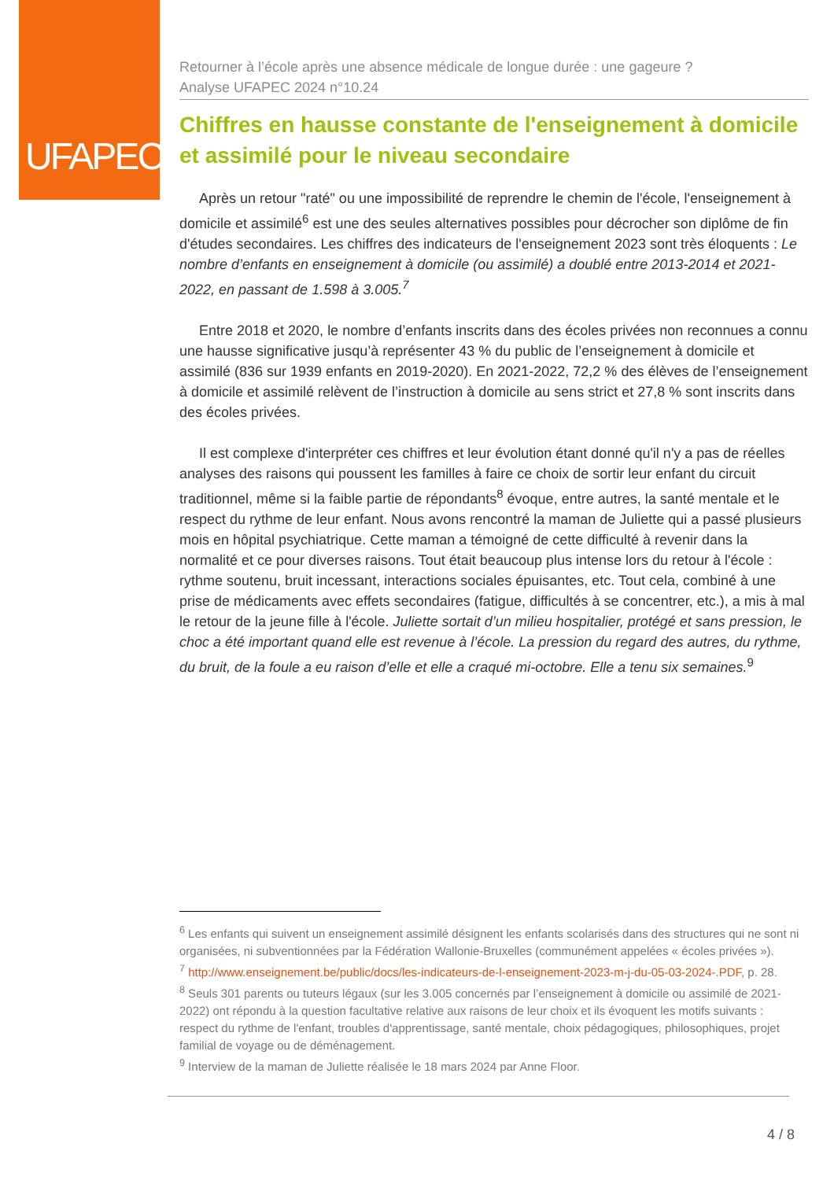UFAPEC
Retourner à l’école après une absence médicale de longue durée : une gageure ?
Analyse UFAPEC 2024 n°10.24
Chiffres en hausse constante de l'enseignement à domicile et assimilé pour le niveau secondaire
Après un retour "raté" ou une impossibilité de reprendre le chemin de l'école, l'enseignement à domicile et assimilé<sup>6</sup> est une des seules alternatives possibles pour décrocher son diplôme de fin d'études secondaires. Les chiffres des indicateurs de l'enseignement 2023 sont très éloquents : Le nombre d’enfants en enseignement à domicile (ou assimilé) a doublé entre 2013-2014 et 2021-2022, en passant de 1.598 à 3.005.<sup>7</sup>
Entre 2018 et 2020, le nombre d’enfants inscrits dans des écoles privées non reconnues a connu une hausse significative jusqu’à représenter 43 % du public de l’enseignement à domicile et assimilé (836 sur 1939 enfants en 2019-2020). En 2021-2022, 72,2 % des élèves de l’enseignement à domicile et assimilé relèvent de l’instruction à domicile au sens strict et 27,8 % sont inscrits dans des écoles privées.
Il est complexe d'interpréter ces chiffres et leur évolution étant donné qu'il n'y a pas de réelles analyses des raisons qui poussent les familles à faire ce choix de sortir leur enfant du circuit traditionnel, même si la faible partie de répondants<sup>8</sup> évoque, entre autres, la santé mentale et le respect du rythme de leur enfant. Nous avons rencontré la maman de Juliette qui a passé plusieurs mois en hôpital psychiatrique. Cette maman a témoigné de cette difficulté à revenir dans la normalité et ce pour diverses raisons. Tout était beaucoup plus intense lors du retour à l'école : rythme soutenu, bruit incessant, interactions sociales épuisantes, etc. Tout cela, combiné à une prise de médicaments avec effets secondaires (fatigue, difficultés à se concentrer, etc.), a mis à mal le retour de la jeune fille à l'école. Juliette sortait d’un milieu hospitalier, protégé et sans pression, le choc a été important quand elle est revenue à l’école. La pression du regard des autres, du rythme, du bruit, de la foule a eu raison d’elle et elle a craqué mi-octobre. Elle a tenu six semaines.<sup>9</sup>
<sup>6</sup> Les enfants qui suivent un enseignement assimilé désignent les enfants scolarisés dans des structures qui ne sont ni organisées, ni subventionnées par la Fédération Wallonie-Bruxelles (communément appelées « écoles privées »).
<sup>7</sup> http://www.enseignement.be/public/docs/les-indicateurs-de-l-enseignement-2023-m-j-du-05-03-2024-.PDF, p. 28.
<sup>8</sup> Seuls 301 parents ou tuteurs légaux (sur les 3.005 concernés par l’enseignement à domicile ou assimilé de 2021-2022) ont répondu à la question facultative relative aux raisons de leur choix et ils évoquent les motifs suivants : respect du rythme de l'enfant, troubles d'apprentissage, santé mentale, choix pédagogiques, philosophiques, projet familial de voyage ou de déménagement.
<sup>9</sup> Interview de la maman de Juliette réalisée le 18 mars 2024 par Anne Floor.
4 / 8